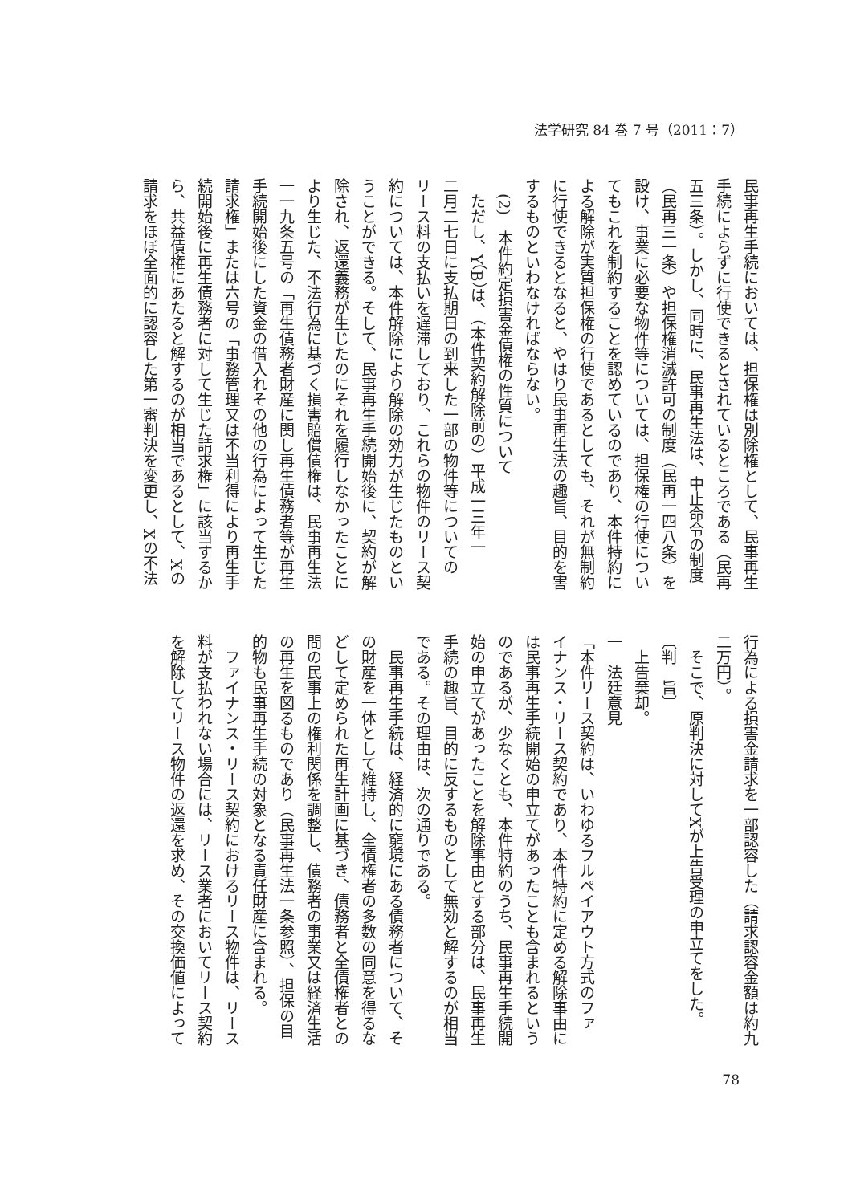法学研究 84 巻 7 号（2011：7）
民事再生手続においては、担保権は別除権として、民事再生
手続によらずに行使できるとされているところである（民再
五三条）。しかし、同時に、民事再生法は、中止命令の制度
（民再三一条）や担保権消滅許可の制度（民再一四八条）を
設け、事業に必要な物件等については、担保権の行使につい
てもこれを制約することを認めているのであり、本件特約に
よる解除が実質担保権の行使であるとしても、それが無制約
に行使できるとなると、やはり民事再生法の趣旨、目的を害
するものといわなければならない。
　(2)　本件約定損害金債権の性質について
　ただし、Y（B）は、（本件契約解除前の）平成一三年一
二月二七日に支払期日の到来した一部の物件等についての
リース料の支払いを遅滞しており、これらの物件のリース契
約については、本件解除により解除の効力が生じたものとい
うことができる。そして、民事再生手続開始後に、契約が解
除され、返還義務が生じたのにそれを履行しなかったことに
より生じた、不法行為に基づく損害賠償債権は、民事再生法
一一九条五号の「再生債務者財産に関し再生債務者等が再生
手続開始後にした資金の借入れその他の行為によって生じた
請求権」または六号の「事務管理又は不当利得により再生手
続開始後に再生債務者に対して生じた請求権」に該当するか
ら、共益債権にあたると解するのが相当であるとして、Xの
請求をほぼ全面的に認容した第一審判決を変更し、Xの不法
行為による損害金請求を一部認容した（請求認容金額は約九
二万円）。
　そこで、原判決に対してXが上告受理の申立てをした。
〔判　旨〕
　上告棄却。
一　法廷意見
「本件リース契約は、いわゆるフルペイアウト方式のファ
イナンス・リース契約であり、本件特約に定める解除事由に
は民事再生手続開始の申立てがあったことも含まれるという
のであるが、少なくとも、本件特約のうち、民事再生手続開
始の申立てがあったことを解除事由とする部分は、民事再生
手続の趣旨、目的に反するものとして無効と解するのが相当
である。その理由は、次の通りである。
　民事再生手続は、経済的に窮境にある債務者について、そ
の財産を一体として維持し、全債権者の多数の同意を得るな
どして定められた再生計画に基づき、債務者と全債権者との
間の民事上の権利関係を調整し、債務者の事業又は経済生活
の再生を図るものであり（民事再生法一条参照）、担保の目
的物も民事再生手続の対象となる責任財産に含まれる。
　ファイナンス・リース契約におけるリース物件は、リース
料が支払われない場合には、リース業者においてリース契約
を解除してリース物件の返還を求め、その交換価値によって
78